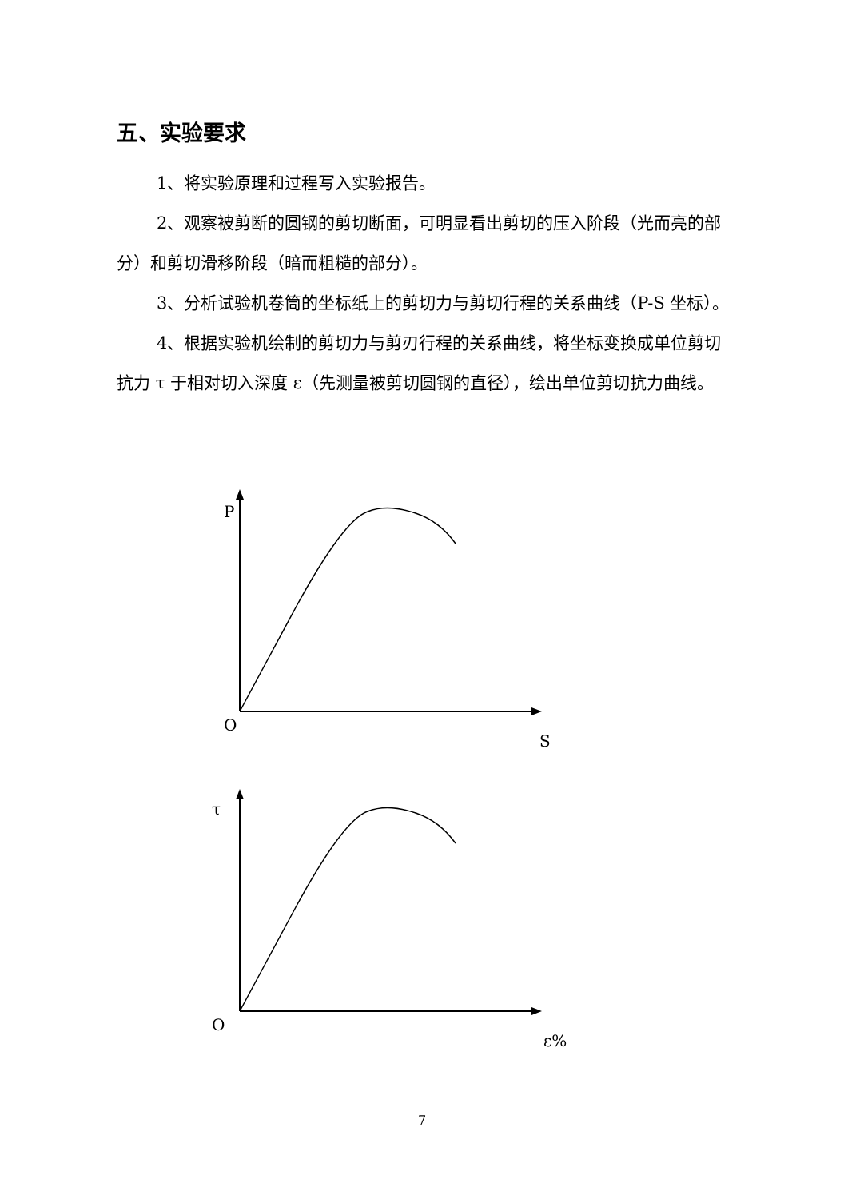五、实验要求
1、将实验原理和过程写入实验报告。
2、观察被剪断的圆钢的剪切断面，可明显看出剪切的压入阶段（光而亮的部分）和剪切滑移阶段（暗而粗糙的部分）。
3、分析试验机卷筒的坐标纸上的剪切力与剪切行程的关系曲线（P-S 坐标）。
4、根据实验机绘制的剪切力与剪刃行程的关系曲线，将坐标变换成单位剪切抗力 τ 于相对切入深度 ε（先测量被剪切圆钢的直径），绘出单位剪切抗力曲线。
P
O
S
τ
O
ε%
7